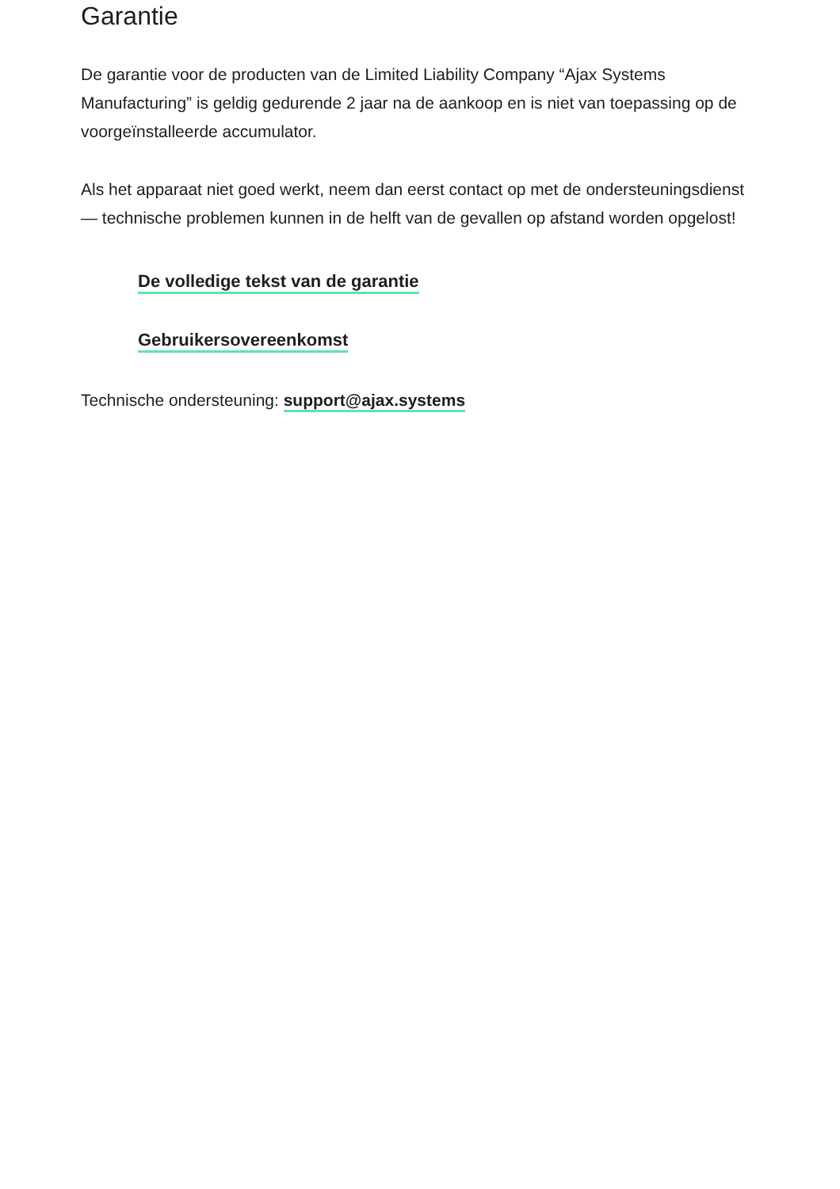Garantie
De garantie voor de producten van de Limited Liability Company “Ajax Systems Manufacturing” is geldig gedurende 2 jaar na de aankoop en is niet van toepassing op de voorgeïnstalleerde accumulator.
Als het apparaat niet goed werkt, neem dan eerst contact op met de ondersteuningsdienst — technische problemen kunnen in de helft van de gevallen op afstand worden opgelost!
De volledige tekst van de garantie
Gebruikersovereenkomst
Technische ondersteuning: support@ajax.systems